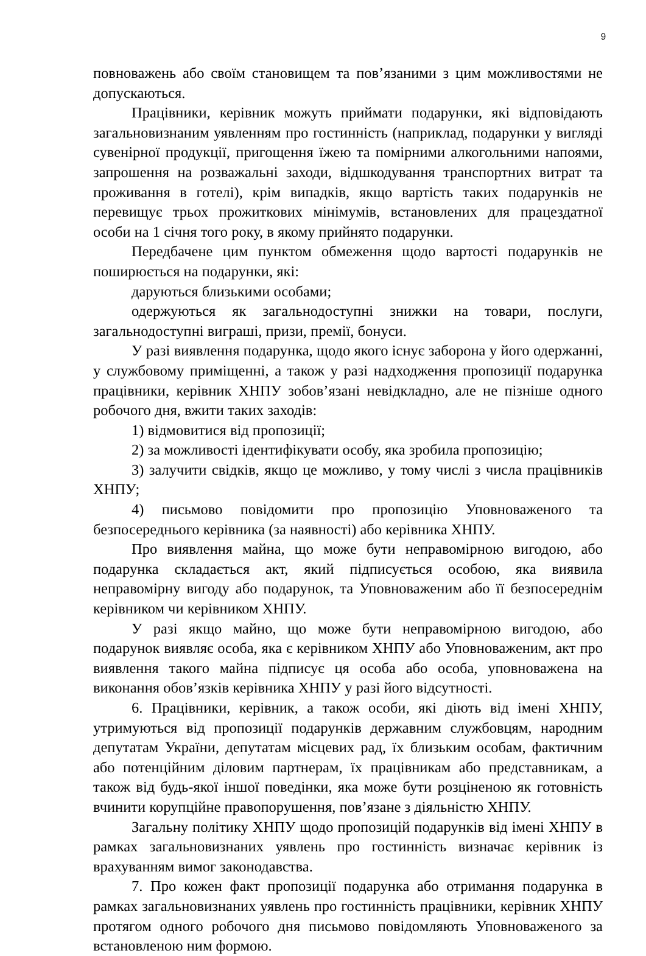9
повноважень або своїм становищем та пов’язаними з цим можливостями не допускаються.
Працівники, керівник можуть приймати подарунки, які відповідають загальновизнаним уявленням про гостинність (наприклад, подарунки у вигляді сувенірної продукції, пригощення їжею та помірними алкогольними напоями, запрошення на розважальні заходи, відшкодування транспортних витрат та проживання в готелі), крім випадків, якщо вартість таких подарунків не перевищує трьох прожиткових мінімумів, встановлених для працездатної особи на 1 січня того року, в якому прийнято подарунки.
Передбачене цим пунктом обмеження щодо вартості подарунків не поширюється на подарунки, які:
даруються близькими особами;
одержуються як загальнодоступні знижки на товари, послуги, загальнодоступні виграші, призи, премії, бонуси.
У разі виявлення подарунка, щодо якого існує заборона у його одержанні, у службовому приміщенні, а також у разі надходження пропозиції подарунка працівники, керівник ХНПУ зобов’язані невідкладно, але не пізніше одного робочого дня, вжити таких заходів:
1) відмовитися від пропозиції;
2) за можливості ідентифікувати особу, яка зробила пропозицію;
3) залучити свідків, якщо це можливо, у тому числі з числа працівників ХНПУ;
4) письмово повідомити про пропозицію Уповноваженого та безпосереднього керівника (за наявності) або керівника ХНПУ.
Про виявлення майна, що може бути неправомірною вигодою, або подарунка складається акт, який підписується особою, яка виявила неправомірну вигоду або подарунок, та Уповноваженим або її безпосереднім керівником чи керівником ХНПУ.
У разі якщо майно, що може бути неправомірною вигодою, або подарунок виявляє особа, яка є керівником ХНПУ або Уповноваженим, акт про виявлення такого майна підписує ця особа або особа, уповноважена на виконання обов’язків керівника ХНПУ у разі його відсутності.
6. Працівники, керівник, а також особи, які діють від імені ХНПУ, утримуються від пропозиції подарунків державним службовцям, народним депутатам України, депутатам місцевих рад, їх близьким особам, фактичним або потенційним діловим партнерам, їх працівникам або представникам, а також від будь-якої іншої поведінки, яка може бути розціненою як готовність вчинити корупційне правопорушення, пов’язане з діяльністю ХНПУ.
Загальну політику ХНПУ щодо пропозицій подарунків від імені ХНПУ в рамках загальновизнаних уявлень про гостинність визначає керівник із врахуванням вимог законодавства.
7. Про кожен факт пропозиції подарунка або отримання подарунка в рамках загальновизнаних уявлень про гостинність працівники, керівник ХНПУ протягом одного робочого дня письмово повідомляють Уповноваженого за встановленою ним формою.